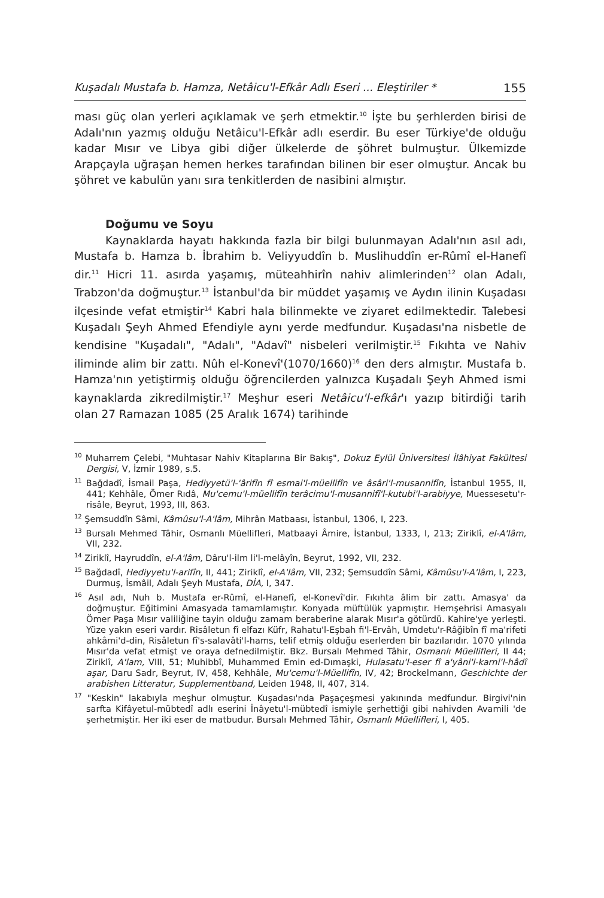Kuşadalı Mustafa b. Hamza, Netâicu'l-Efkâr Adlı Eseri ... Eleştiriler * 155
ması güç olan yerleri açıklamak ve şerh etmektir.<sup>10</sup> İşte bu şerhlerden birisi de Adalı'nın yazmış olduğu Netâicu'l-Efkâr adlı eserdir. Bu eser Türkiye'de olduğu kadar Mısır ve Libya gibi diğer ülkelerde de şöhret bulmuştur. Ülkemizde Arapçayla uğraşan hemen herkes tarafından bilinen bir eser olmuştur. Ancak bu şöhret ve kabulün yanı sıra tenkitlerden de nasibini almıştır.
Doğumu ve Soyu
Kaynaklarda hayatı hakkında fazla bir bilgi bulunmayan Adalı'nın asıl adı, Mustafa b. Hamza b. İbrahim b. Veliyyuddîn b. Muslihuddîn er-Rûmî el-Hanefî dir.<sup>11</sup> Hicri 11. asırda yaşamış, müteahhirîn nahiv alimlerinden<sup>12</sup> olan Adalı, Trabzon'da doğmuştur.<sup>13</sup> İstanbul'da bir müddet yaşamış ve Aydın ilinin Kuşadası ilçesinde vefat etmiştir<sup>14</sup> Kabri hala bilinmekte ve ziyaret edilmektedir. Talebesi Kuşadalı Şeyh Ahmed Efendiyle aynı yerde medfundur. Kuşadası'na nisbetle de kendisine "Kuşadalı", "Adalı", "Adavî" nisbeleri verilmiştir.<sup>15</sup> Fıkıhta ve Nahiv iliminde alim bir zattı. Nûh el-Konevî'(1070/1660)<sup>16</sup> den ders almıştır. Mustafa b. Hamza'nın yetiştirmiş olduğu öğrencilerden yalnızca Kuşadalı Şeyh Ahmed ismi kaynaklarda zikredilmiştir.<sup>17</sup> Meşhur eseri Netâicu'l-efkâr'ı yazıp bitirdiği tarih olan 27 Ramazan 1085 (25 Aralık 1674) tarihinde
<sup>10</sup> Muharrem Çelebi, "Muhtasar Nahiv Kitaplarına Bir Bakış", Dokuz Eylül Üniversitesi İlâhiyat Fakültesi Dergisi, V, İzmir 1989, s.5.
<sup>11</sup> Bağdadî, İsmail Paşa, Hediyyetü'l-'ârifîn fî esmai'l-müellifîn ve âsâri'l-musannifîn, İstanbul 1955, II, 441; Kehhâle, Ömer Rıdâ, Mu'cemu'l-müellifîn terâcimu'l-musannifî'l-kutubi'l-arabiyye, Muessesetu'r-risâle, Beyrut, 1993, III, 863.
<sup>12</sup> Şemsuddîn Sâmi, Kâmûsu'l-A'lâm, Mihrân Matbaası, İstanbul, 1306, I, 223.
<sup>13</sup> Bursalı Mehmed Tâhir, Osmanlı Müellifleri, Matbaayi Âmire, İstanbul, 1333, I, 213; Ziriklî, el-A'lâm, VII, 232.
<sup>14</sup> Ziriklî, Hayruddîn, el-A'lâm, Dâru'l-ilm li'l-melâyîn, Beyrut, 1992, VII, 232.
<sup>15</sup> Bağdadî, Hediyyetu'l-arifîn, II, 441; Ziriklî, el-A'lâm, VII, 232; Şemsuddîn Sâmi, Kâmûsu'l-A'lâm, I, 223, Durmuş, İsmâil, Adalı Şeyh Mustafa, DİA, I, 347.
<sup>16</sup> Asıl adı, Nuh b. Mustafa er-Rûmî, el-Hanefî, el-Konevî'dir. Fıkıhta âlim bir zattı. Amasya' da doğmuştur. Eğitimini Amasyada tamamlamıştır. Konyada müftülük yapmıştır. Hemşehrisi Amasyalı Ömer Paşa Mısır valiliğine tayin olduğu zamam beraberine alarak Mısır'a götürdü. Kahire'ye yerleşti. Yüze yakın eseri vardır. Risâletun fî elfazı Küfr, Rahatu'l-Eşbah fi'l-Ervâh, Umdetu'r-Râğibîn fî ma'rifeti ahkâmi'd-din, Risâletun fî's-salavâti'l-hams, telif etmiş olduğu eserlerden bir bazılarıdır. 1070 yılında Mısır'da vefat etmişt ve oraya defnedilmiştir. Bkz. Bursalı Mehmed Tâhir, Osmanlı Müellifleri, II 44; Ziriklî, A'lam, VIII, 51; Muhibbî, Muhammed Emin ed-Dımaşki, Hulasatu'l-eser fî a'yâni'l-karni'l-hâdî aşar, Daru Sadr, Beyrut, IV, 458, Kehhâle, Mu'cemu'l-Müellifîn, IV, 42; Brockelmann, Geschichte der arabishen Litteratur, Supplementband, Leiden 1948, II, 407, 314.
<sup>17</sup> "Keskin" lakabıyla meşhur olmuştur. Kuşadası'nda Paşaçeşmesi yakınında medfundur. Birgivi'nin sarfta Kifâyetul-mübtedî adlı eserini İnâyetu'l-mübtedî ismiyle şerhettiği gibi nahivden Avamili 'de şerhetmiştir. Her iki eser de matbudur. Bursalı Mehmed Tâhir, Osmanlı Müellifleri, I, 405.